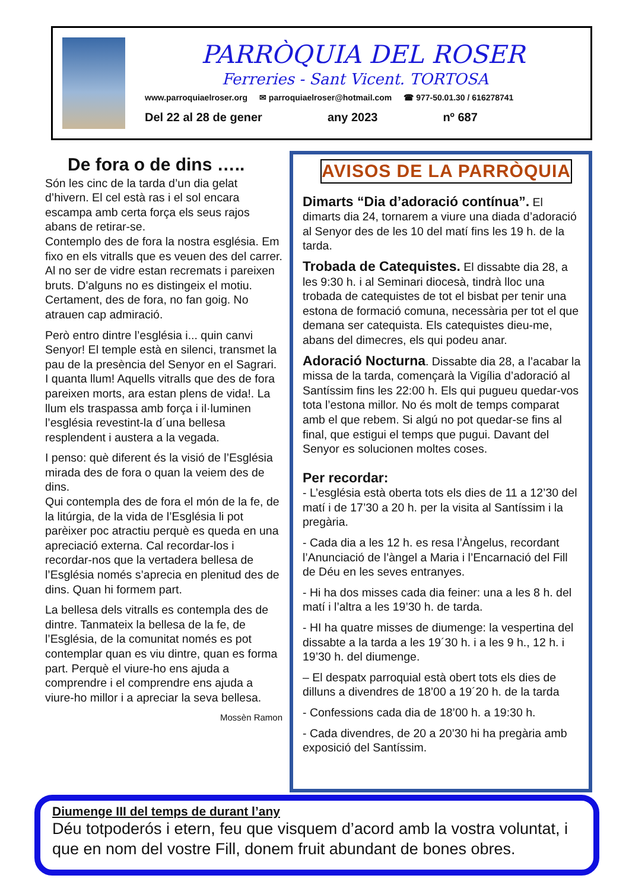PARRÒQUIA DEL ROSER
Ferreries - Sant Vicent. TORTOSA
www.parroquiaelroser.org ✉ parroquiaelroser@hotmail.com ☎ 977-50.01.30 / 616278741
Del 22 al 28 de gener any 2023 nº 687
De fora o de dins …..
Són les cinc de la tarda d’un dia gelat d’hivern. El cel està ras i el sol encara escampa amb certa força els seus rajos abans de retirar-se.
Contemplo des de fora la nostra església. Em fixo en els vitralls que es veuen des del carrer. Al no ser de vidre estan recremats i pareixen bruts. D’alguns no es distingeix el motiu. Certament, des de fora, no fan goig. No atrauen cap admiració.
Però entro dintre l’església i... quin canvi Senyor! El temple està en silenci, transmet la pau de la presència del Senyor en el Sagrari.
I quanta llum! Aquells vitralls que des de fora pareixen morts, ara estan plens de vida!. La llum els traspassa amb força i il·luminen l’església revestint-la d´una bellesa resplendent i austera a la vegada.
I penso: què diferent és la visió de l’Església mirada des de fora o quan la veiem des de dins.
Qui contempla des de fora el món de la fe, de la litúrgia, de la vida de l’Església li pot parèixer poc atractiu perquè es queda en una apreciació externa. Cal recordar-los i recordar-nos que la vertadera bellesa de l’Església només s’aprecia en plenitud des de dins. Quan hi formem part.
La bellesa dels vitralls es contempla des de dintre. Tanmateix la bellesa de la fe, de l’Església, de la comunitat només es pot contemplar quan es viu dintre, quan es forma part. Perquè el viure-ho ens ajuda a comprendre i el comprendre ens ajuda a viure-ho millor i a apreciar la seva bellesa.
Mossèn Ramon
AVISOS DE LA PARRÒQUIA
Dimarts “Dia d’adoració contínua”. El dimarts dia 24, tornarem a viure una diada d’adoració al Senyor des de les 10 del matí fins les 19 h. de la tarda.
Trobada de Catequistes. El dissabte dia 28, a les 9:30 h. i al Seminari diocesà, tindrà lloc una trobada de catequistes de tot el bisbat per tenir una estona de formació comuna, necessària per tot el que demana ser catequista. Els catequistes dieu-me, abans del dimecres, els qui podeu anar.
Adoració Nocturna. Dissabte dia 28, a l’acabar la missa de la tarda, començarà la Vigília d’adoració al Santíssim fins les 22:00 h. Els qui pugueu quedar-vos tota l’estona millor. No és molt de temps comparat amb el que rebem. Si algú no pot quedar-se fins al final, que estigui el temps que pugui. Davant del Senyor es solucionen moltes coses.
Per recordar:
- L’església està oberta tots els dies de 11 a 12’30 del matí i de 17’30 a 20 h. per la visita al Santíssim i la pregària.
- Cada dia a les 12 h. es resa l’Àngelus, recordant l’Anunciació de l’àngel a Maria i l’Encarnació del Fill de Déu en les seves entranyes.
- Hi ha dos misses cada dia feiner: una a les 8 h. del matí i l’altra a les 19’30 h. de tarda.
- HI ha quatre misses de diumenge: la vespertina del dissabte a la tarda a les 19´30 h. i a les 9 h., 12 h. i 19’30 h. del diumenge.
– El despatx parroquial està obert tots els dies de dilluns a divendres de 18’00 a 19´20 h. de la tarda
- Confessions cada dia de 18’00 h. a 19:30 h.
- Cada divendres, de 20 a 20’30 hi ha pregària amb exposició del Santíssim.
Diumenge III del temps de durant l’any
Déu totpoderós i etern, feu que visquem d’acord amb la vostra voluntat, i que en nom del vostre Fill, donem fruit abundant de bones obres.